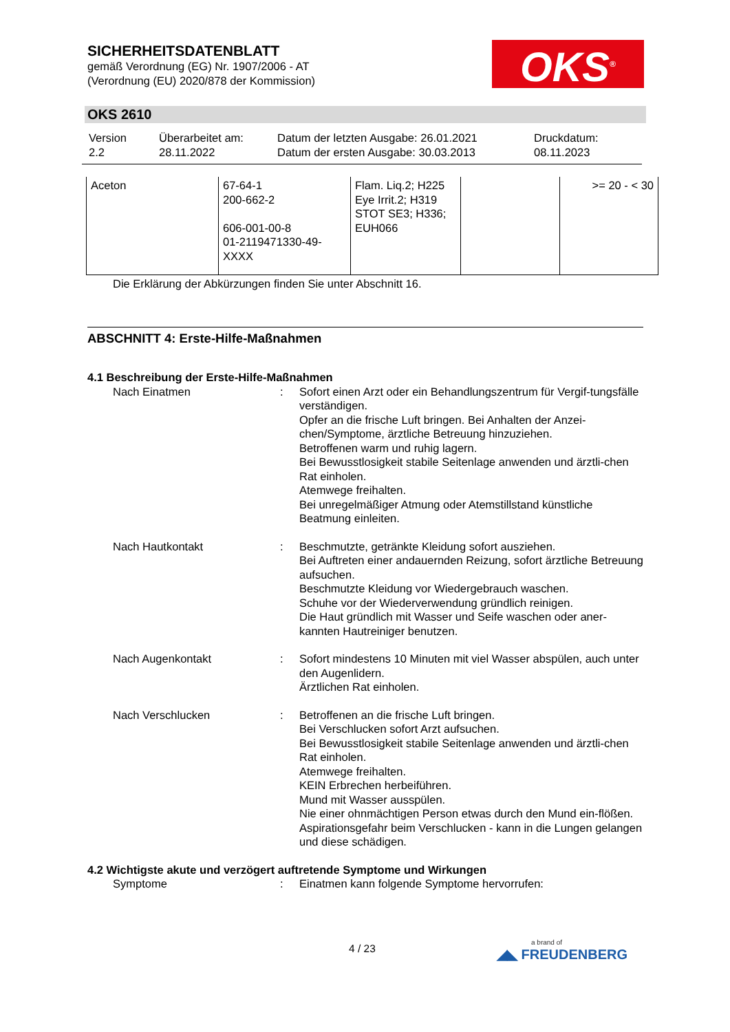SICHERHEITSDATENBLATT
gemäß Verordnung (EG) Nr. 1907/2006 - AT
(Verordnung (EU) 2020/878 der Kommission)
OKS<sup>®</sup>
OKS 2610
| Version 2.2 | Überarbeitet am: 28.11.2022 | Datum der letzten Ausgabe: 26.01.2021 Datum der ersten Ausgabe: 30.03.2013 | Druckdatum: 08.11.2023 |
| Aceton | 67-64-1 200-662-2 606-001-00-8 01-2119471330-49- XXXX | Flam. Liq.2; H225 Eye Irrit.2; H319 STOT SE3; H336; EUH066 | | >= 20 - < 30 |
Die Erklärung der Abkürzungen finden Sie unter Abschnitt 16.
ABSCHNITT 4: Erste-Hilfe-Maßnahmen
4.1 Beschreibung der Erste-Hilfe-Maßnahmen
Nach Einatmen : Sofort einen Arzt oder ein Behandlungszentrum für Vergif-tungsfälle verständigen.
Opfer an die frische Luft bringen. Bei Anhalten der Anzei-chen/Symptome, ärztliche Betreuung hinzuziehen.
Betroffenen warm und ruhig lagern.
Bei Bewusstlosigkeit stabile Seitenlage anwenden und ärztli-chen Rat einholen.
Atemwege freihalten.
Bei unregelmäßiger Atmung oder Atemstillstand künstliche Beatmung einleiten.
Nach Hautkontakt : Beschmutzte, getränkte Kleidung sofort ausziehen.
Bei Auftreten einer andauernden Reizung, sofort ärztliche Betreuung aufsuchen.
Beschmutzte Kleidung vor Wiedergebrauch waschen.
Schuhe vor der Wiederverwendung gründlich reinigen.
Die Haut gründlich mit Wasser und Seife waschen oder aner-kannten Hautreiniger benutzen.
Nach Augenkontakt : Sofort mindestens 10 Minuten mit viel Wasser abspülen, auch unter den Augenlidern.
Ärztlichen Rat einholen.
Nach Verschlucken : Betroffenen an die frische Luft bringen.
Bei Verschlucken sofort Arzt aufsuchen.
Bei Bewusstlosigkeit stabile Seitenlage anwenden und ärztli-chen Rat einholen.
Atemwege freihalten.
KEIN Erbrechen herbeiführen.
Mund mit Wasser ausspülen.
Nie einer ohnmächtigen Person etwas durch den Mund ein-flößen.
Aspirationsgefahr beim Verschlucken - kann in die Lungen gelangen und diese schädigen.
4.2 Wichtigste akute und verzögert auftretende Symptome und Wirkungen
Symptome : Einatmen kann folgende Symptome hervorrufen:
4 / 23 a brand of
◢◣ FREUDENBERG